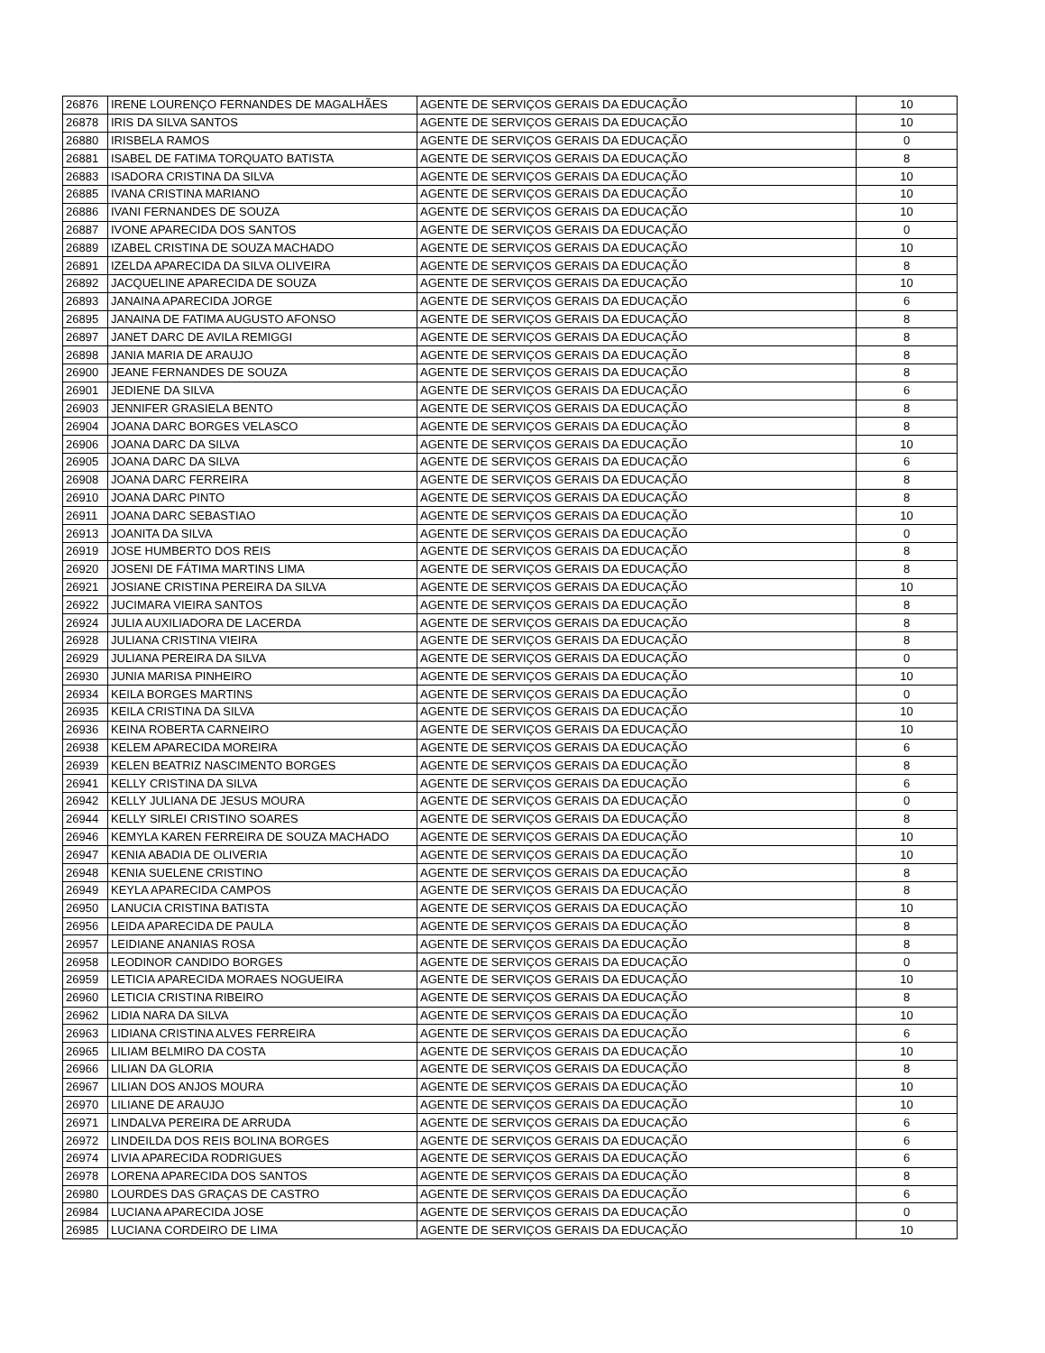| 26876 | IRENE LOURENÇO FERNANDES DE MAGALHÃES | AGENTE DE SERVIÇOS GERAIS DA EDUCAÇÃO | 10 |
| 26878 | IRIS DA SILVA SANTOS | AGENTE DE SERVIÇOS GERAIS DA EDUCAÇÃO | 10 |
| 26880 | IRISBELA RAMOS | AGENTE DE SERVIÇOS GERAIS DA EDUCAÇÃO | 0 |
| 26881 | ISABEL DE FATIMA TORQUATO BATISTA | AGENTE DE SERVIÇOS GERAIS DA EDUCAÇÃO | 8 |
| 26883 | ISADORA CRISTINA DA SILVA | AGENTE DE SERVIÇOS GERAIS DA EDUCAÇÃO | 10 |
| 26885 | IVANA CRISTINA MARIANO | AGENTE DE SERVIÇOS GERAIS DA EDUCAÇÃO | 10 |
| 26886 | IVANI FERNANDES DE SOUZA | AGENTE DE SERVIÇOS GERAIS DA EDUCAÇÃO | 10 |
| 26887 | IVONE APARECIDA DOS SANTOS | AGENTE DE SERVIÇOS GERAIS DA EDUCAÇÃO | 0 |
| 26889 | IZABEL CRISTINA DE SOUZA MACHADO | AGENTE DE SERVIÇOS GERAIS DA EDUCAÇÃO | 10 |
| 26891 | IZELDA APARECIDA DA SILVA OLIVEIRA | AGENTE DE SERVIÇOS GERAIS DA EDUCAÇÃO | 8 |
| 26892 | JACQUELINE APARECIDA DE SOUZA | AGENTE DE SERVIÇOS GERAIS DA EDUCAÇÃO | 10 |
| 26893 | JANAINA APARECIDA JORGE | AGENTE DE SERVIÇOS GERAIS DA EDUCAÇÃO | 6 |
| 26895 | JANAINA DE FATIMA AUGUSTO AFONSO | AGENTE DE SERVIÇOS GERAIS DA EDUCAÇÃO | 8 |
| 26897 | JANET DARC DE AVILA REMIGGI | AGENTE DE SERVIÇOS GERAIS DA EDUCAÇÃO | 8 |
| 26898 | JANIA MARIA DE ARAUJO | AGENTE DE SERVIÇOS GERAIS DA EDUCAÇÃO | 8 |
| 26900 | JEANE FERNANDES DE SOUZA | AGENTE DE SERVIÇOS GERAIS DA EDUCAÇÃO | 8 |
| 26901 | JEDIENE DA SILVA | AGENTE DE SERVIÇOS GERAIS DA EDUCAÇÃO | 6 |
| 26903 | JENNIFER GRASIELA BENTO | AGENTE DE SERVIÇOS GERAIS DA EDUCAÇÃO | 8 |
| 26904 | JOANA DARC BORGES VELASCO | AGENTE DE SERVIÇOS GERAIS DA EDUCAÇÃO | 8 |
| 26906 | JOANA DARC DA SILVA | AGENTE DE SERVIÇOS GERAIS DA EDUCAÇÃO | 10 |
| 26905 | JOANA DARC DA SILVA | AGENTE DE SERVIÇOS GERAIS DA EDUCAÇÃO | 6 |
| 26908 | JOANA DARC FERREIRA | AGENTE DE SERVIÇOS GERAIS DA EDUCAÇÃO | 8 |
| 26910 | JOANA DARC PINTO | AGENTE DE SERVIÇOS GERAIS DA EDUCAÇÃO | 8 |
| 26911 | JOANA DARC SEBASTIAO | AGENTE DE SERVIÇOS GERAIS DA EDUCAÇÃO | 10 |
| 26913 | JOANITA DA SILVA | AGENTE DE SERVIÇOS GERAIS DA EDUCAÇÃO | 0 |
| 26919 | JOSE HUMBERTO DOS REIS | AGENTE DE SERVIÇOS GERAIS DA EDUCAÇÃO | 8 |
| 26920 | JOSENI DE FÁTIMA MARTINS LIMA | AGENTE DE SERVIÇOS GERAIS DA EDUCAÇÃO | 8 |
| 26921 | JOSIANE CRISTINA PEREIRA DA SILVA | AGENTE DE SERVIÇOS GERAIS DA EDUCAÇÃO | 10 |
| 26922 | JUCIMARA VIEIRA SANTOS | AGENTE DE SERVIÇOS GERAIS DA EDUCAÇÃO | 8 |
| 26924 | JULIA AUXILIADORA DE LACERDA | AGENTE DE SERVIÇOS GERAIS DA EDUCAÇÃO | 8 |
| 26928 | JULIANA CRISTINA VIEIRA | AGENTE DE SERVIÇOS GERAIS DA EDUCAÇÃO | 8 |
| 26929 | JULIANA PEREIRA DA SILVA | AGENTE DE SERVIÇOS GERAIS DA EDUCAÇÃO | 0 |
| 26930 | JUNIA MARISA PINHEIRO | AGENTE DE SERVIÇOS GERAIS DA EDUCAÇÃO | 10 |
| 26934 | KEILA BORGES MARTINS | AGENTE DE SERVIÇOS GERAIS DA EDUCAÇÃO | 0 |
| 26935 | KEILA CRISTINA DA SILVA | AGENTE DE SERVIÇOS GERAIS DA EDUCAÇÃO | 10 |
| 26936 | KEINA ROBERTA CARNEIRO | AGENTE DE SERVIÇOS GERAIS DA EDUCAÇÃO | 10 |
| 26938 | KELEM APARECIDA MOREIRA | AGENTE DE SERVIÇOS GERAIS DA EDUCAÇÃO | 6 |
| 26939 | KELEN BEATRIZ NASCIMENTO BORGES | AGENTE DE SERVIÇOS GERAIS DA EDUCAÇÃO | 8 |
| 26941 | KELLY CRISTINA DA SILVA | AGENTE DE SERVIÇOS GERAIS DA EDUCAÇÃO | 6 |
| 26942 | KELLY JULIANA DE JESUS MOURA | AGENTE DE SERVIÇOS GERAIS DA EDUCAÇÃO | 0 |
| 26944 | KELLY SIRLEI CRISTINO SOARES | AGENTE DE SERVIÇOS GERAIS DA EDUCAÇÃO | 8 |
| 26946 | KEMYLA KAREN FERREIRA DE SOUZA MACHADO | AGENTE DE SERVIÇOS GERAIS DA EDUCAÇÃO | 10 |
| 26947 | KENIA ABADIA DE OLIVERIA | AGENTE DE SERVIÇOS GERAIS DA EDUCAÇÃO | 10 |
| 26948 | KENIA SUELENE CRISTINO | AGENTE DE SERVIÇOS GERAIS DA EDUCAÇÃO | 8 |
| 26949 | KEYLA APARECIDA CAMPOS | AGENTE DE SERVIÇOS GERAIS DA EDUCAÇÃO | 8 |
| 26950 | LANUCIA CRISTINA BATISTA | AGENTE DE SERVIÇOS GERAIS DA EDUCAÇÃO | 10 |
| 26956 | LEIDA APARECIDA DE PAULA | AGENTE DE SERVIÇOS GERAIS DA EDUCAÇÃO | 8 |
| 26957 | LEIDIANE ANANIAS ROSA | AGENTE DE SERVIÇOS GERAIS DA EDUCAÇÃO | 8 |
| 26958 | LEODINOR CANDIDO BORGES | AGENTE DE SERVIÇOS GERAIS DA EDUCAÇÃO | 0 |
| 26959 | LETICIA APARECIDA MORAES NOGUEIRA | AGENTE DE SERVIÇOS GERAIS DA EDUCAÇÃO | 10 |
| 26960 | LETICIA CRISTINA RIBEIRO | AGENTE DE SERVIÇOS GERAIS DA EDUCAÇÃO | 8 |
| 26962 | LIDIA NARA DA SILVA | AGENTE DE SERVIÇOS GERAIS DA EDUCAÇÃO | 10 |
| 26963 | LIDIANA CRISTINA ALVES FERREIRA | AGENTE DE SERVIÇOS GERAIS DA EDUCAÇÃO | 6 |
| 26965 | LILIAM BELMIRO DA COSTA | AGENTE DE SERVIÇOS GERAIS DA EDUCAÇÃO | 10 |
| 26966 | LILIAN DA GLORIA | AGENTE DE SERVIÇOS GERAIS DA EDUCAÇÃO | 8 |
| 26967 | LILIAN DOS ANJOS MOURA | AGENTE DE SERVIÇOS GERAIS DA EDUCAÇÃO | 10 |
| 26970 | LILIANE DE ARAUJO | AGENTE DE SERVIÇOS GERAIS DA EDUCAÇÃO | 10 |
| 26971 | LINDALVA PEREIRA DE ARRUDA | AGENTE DE SERVIÇOS GERAIS DA EDUCAÇÃO | 6 |
| 26972 | LINDEILDA DOS REIS BOLINA BORGES | AGENTE DE SERVIÇOS GERAIS DA EDUCAÇÃO | 6 |
| 26974 | LIVIA APARECIDA RODRIGUES | AGENTE DE SERVIÇOS GERAIS DA EDUCAÇÃO | 6 |
| 26978 | LORENA APARECIDA DOS SANTOS | AGENTE DE SERVIÇOS GERAIS DA EDUCAÇÃO | 8 |
| 26980 | LOURDES DAS GRAÇAS DE CASTRO | AGENTE DE SERVIÇOS GERAIS DA EDUCAÇÃO | 6 |
| 26984 | LUCIANA APARECIDA JOSE | AGENTE DE SERVIÇOS GERAIS DA EDUCAÇÃO | 0 |
| 26985 | LUCIANA CORDEIRO DE LIMA | AGENTE DE SERVIÇOS GERAIS DA EDUCAÇÃO | 10 |